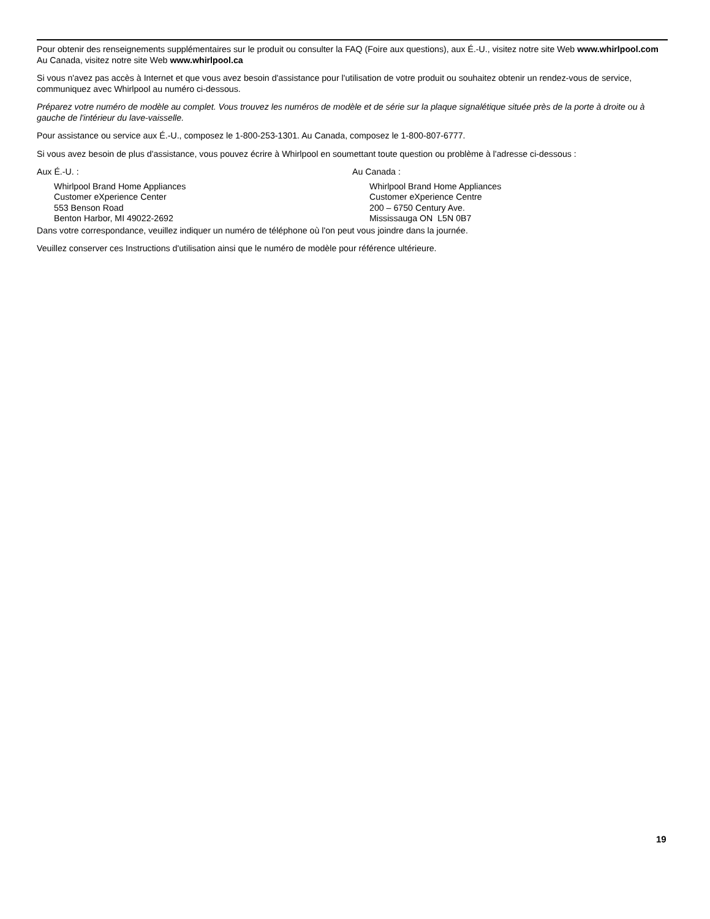Pour obtenir des renseignements supplémentaires sur le produit ou consulter la FAQ (Foire aux questions), aux É.-U., visitez notre site Web www.whirlpool.com Au Canada, visitez notre site Web www.whirlpool.ca
Si vous n'avez pas accès à Internet et que vous avez besoin d'assistance pour l'utilisation de votre produit ou souhaitez obtenir un rendez-vous de service, communiquez avec Whirlpool au numéro ci-dessous.
Préparez votre numéro de modèle au complet. Vous trouvez les numéros de modèle et de série sur la plaque signalétique située près de la porte à droite ou à gauche de l'intérieur du lave-vaisselle.
Pour assistance ou service aux É.-U., composez le 1-800-253-1301. Au Canada, composez le 1-800-807-6777.
Si vous avez besoin de plus d'assistance, vous pouvez écrire à Whirlpool en soumettant toute question ou problème à l'adresse ci-dessous :
Aux É.-U. :
Whirlpool Brand Home Appliances
Customer eXperience Center
553 Benson Road
Benton Harbor, MI 49022-2692
Au Canada :
Whirlpool Brand Home Appliances
Customer eXperience Centre
200 – 6750 Century Ave.
Mississauga ON L5N 0B7
Dans votre correspondance, veuillez indiquer un numéro de téléphone où l'on peut vous joindre dans la journée.
Veuillez conserver ces Instructions d'utilisation ainsi que le numéro de modèle pour référence ultérieure.
19